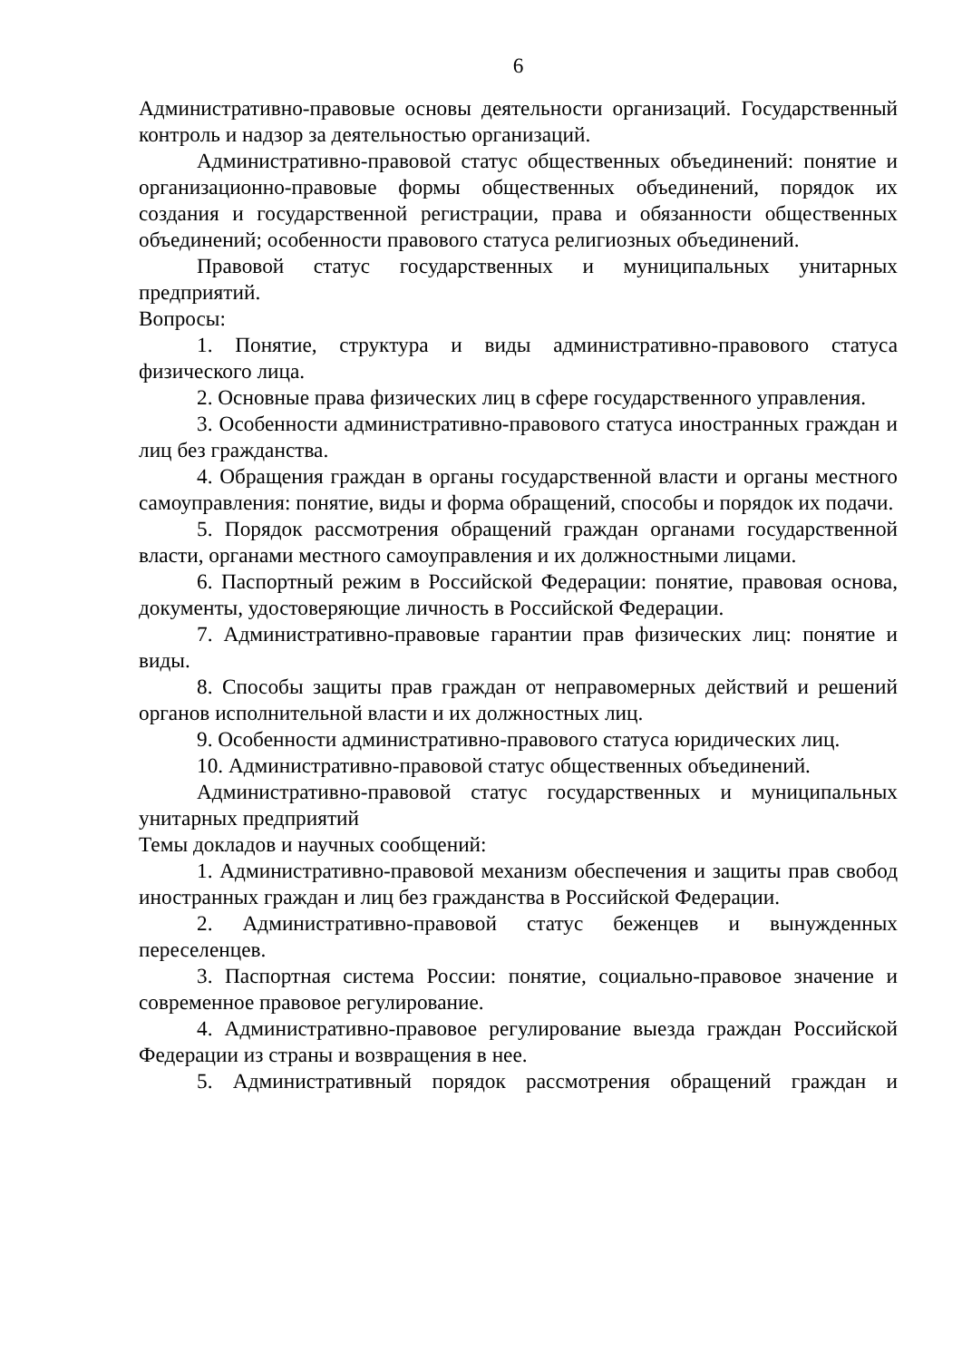6
Административно-правовые основы деятельности организаций. Государственный контроль и надзор за деятельностью организаций.
Административно-правовой статус общественных объединений: понятие и организационно-правовые формы общественных объединений, порядок их создания и государственной регистрации, права и обязанности общественных объединений; особенности правового статуса религиозных объединений.
Правовой статус государственных и муниципальных унитарных предприятий.
Вопросы:
1. Понятие, структура и виды административно-правового статуса физического лица.
2. Основные права физических лиц в сфере государственного управления.
3. Особенности административно-правового статуса иностранных граждан и лиц без гражданства.
4. Обращения граждан в органы государственной власти и органы местного самоуправления: понятие, виды и форма обращений, способы и порядок их подачи.
5. Порядок рассмотрения обращений граждан органами государственной власти, органами местного самоуправления и их должностными лицами.
6. Паспортный режим в Российской Федерации: понятие, правовая основа, документы, удостоверяющие личность в Российской Федерации.
7. Административно-правовые гарантии прав физических лиц: понятие и виды.
8. Способы защиты прав граждан от неправомерных действий и решений органов исполнительной власти и их должностных лиц.
9. Особенности административно-правового статуса юридических лиц.
10. Административно-правовой статус общественных объединений.
Административно-правовой статус государственных и муниципальных унитарных предприятий
Темы докладов и научных сообщений:
1. Административно-правовой механизм обеспечения и защиты прав свобод иностранных граждан и лиц без гражданства в Российской Федерации.
2. Административно-правовой статус беженцев и вынужденных переселенцев.
3. Паспортная система России: понятие, социально-правовое значение и современное правовое регулирование.
4. Административно-правовое регулирование выезда граждан Российской Федерации из страны и возвращения в нее.
5. Административный порядок рассмотрения обращений граждан и